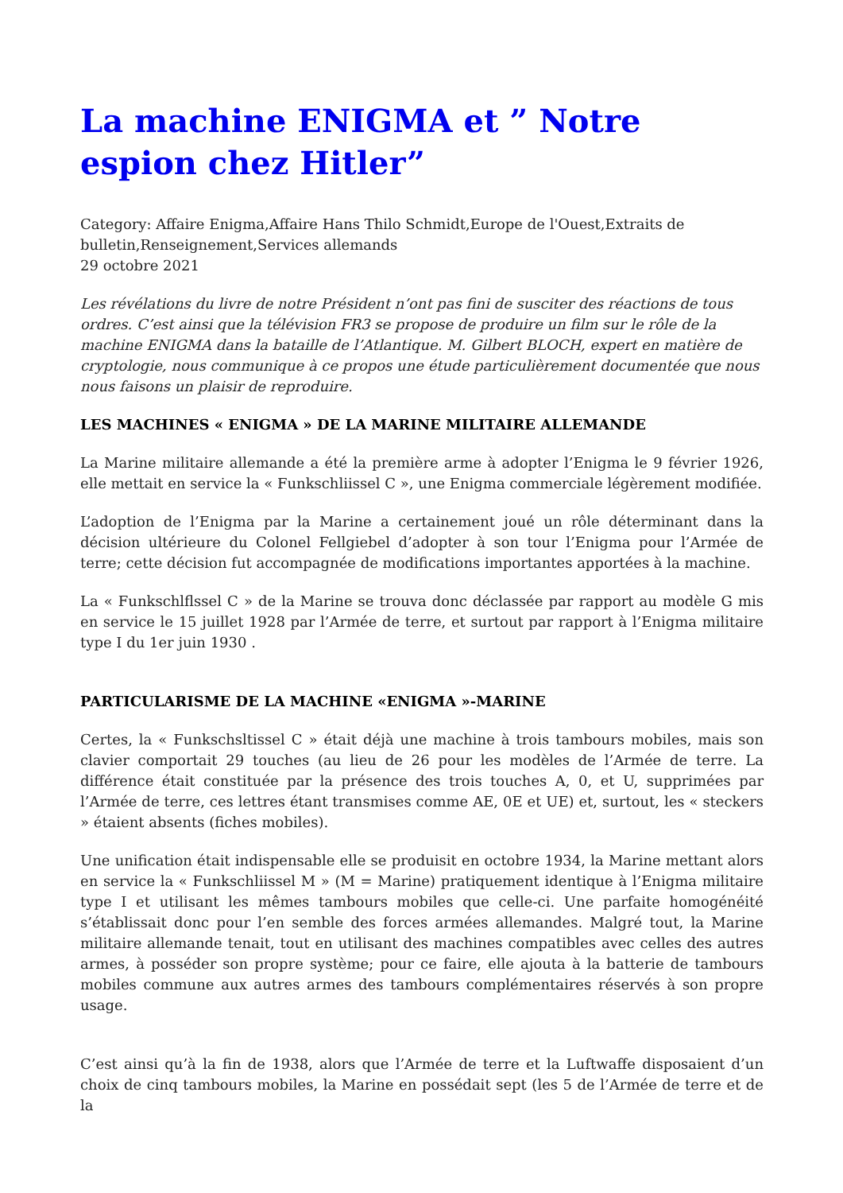La machine ENIGMA et ” Notre espion chez Hitler”
Category: Affaire Enigma,Affaire Hans Thilo Schmidt,Europe de l'Ouest,Extraits de bulletin,Renseignement,Services allemands
29 octobre 2021
Les révélations du livre de notre Président n’ont pas fini de susciter des réactions de tous ordres. C’est ainsi que la télévision FR3 se propose de produire un film sur le rôle de la machine ENIGMA dans la bataille de l’Atlantique. M. Gilbert BLOCH, expert en matière de cryptologie, nous communique à ce propos une étude particulièrement documentée que nous nous faisons un plaisir de reproduire.
LES MACHINES « ENIGMA » DE LA MARINE MILITAIRE ALLEMANDE
La Marine militaire allemande a été la première arme à adopter l’Enigma le 9 février 1926, elle mettait en service la « Funkschliissel C », une Enigma commerciale légèrement modifiée.
L’adoption de l’Enigma par la Marine a certainement joué un rôle déterminant dans la décision ultérieure du Colonel Fellgiebel d’adopter à son tour l’Enigma pour l’Armée de terre; cette décision fut accompagnée de modifications importantes apportées à la machine.
La « Funkschlflssel C » de la Marine se trouva donc déclassée par rapport au modèle G mis en service le 15 juillet 1928 par l’Armée de terre, et surtout par rapport à l’Enigma militaire type I du 1er juin 1930 .
PARTICULARISME DE LA MACHINE «ENIGMA »-MARINE
Certes, la « Funkschsltissel C » était déjà une machine à trois tambours mobiles, mais son clavier comportait 29 touches (au lieu de 26 pour les modèles de l’Armée de terre. La différence était constituée par la présence des trois touches A, 0, et U, supprimées par l’Armée de terre, ces lettres étant transmises comme AE, 0E et UE) et, surtout, les « steckers » étaient absents (fiches mobiles).
Une unification était indispensable elle se produisit en octobre 1934, la Marine mettant alors en service la « Funkschliissel M » (M = Marine) pratiquement identique à l’Enigma militaire type I et utilisant les mêmes tambours mobiles que celle-ci. Une parfaite homogénéité s’établissait donc pour l’en semble des forces armées allemandes. Malgré tout, la Marine militaire allemande tenait, tout en utilisant des machines compatibles avec celles des autres armes, à posséder son propre système; pour ce faire, elle ajouta à la batterie de tambours mobiles commune aux autres armes des tambours complémentaires réservés à son propre usage.
C’est ainsi qu’à la fin de 1938, alors que l’Armée de terre et la Luftwaffe disposaient d’un choix de cinq tambours mobiles, la Marine en possédait sept (les 5 de l’Armée de terre et de la